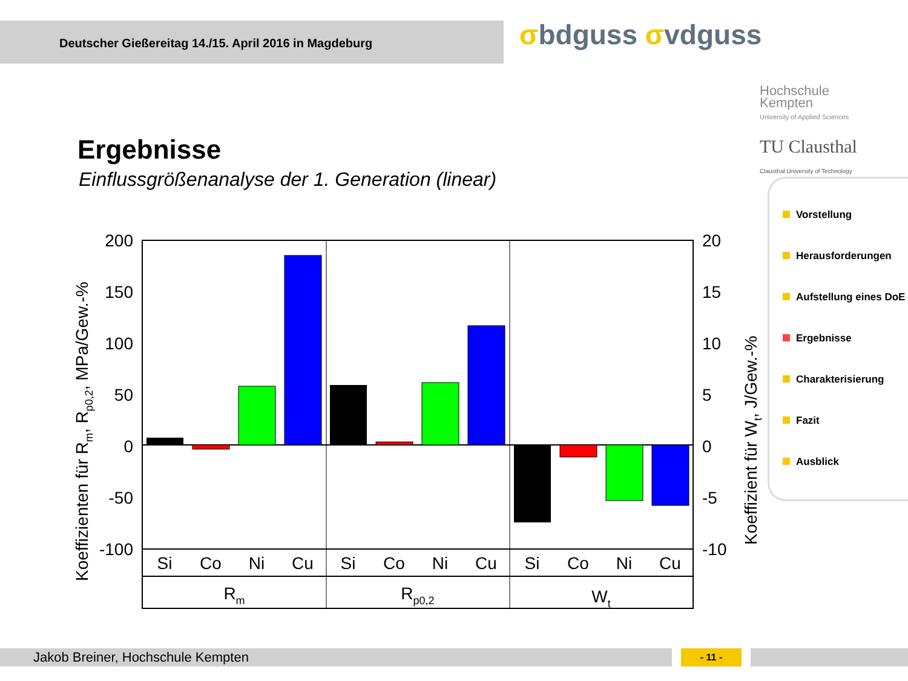Deutscher Gießereitag 14./15. April 2016 in Magdeburg σbdguss σvdguss
Hochschule
Kempten
University of Applied Sciences
TU Clausthal
Clausthal University of Technology
Ergebnisse
Einflussgrößenanalyse der 1. Generation (linear)
Koeffizienten für Rm, Rp0,2, MPa/Gew.-%
Koeffizient für Wt, J/Gew.-%
200
150
100
50
0
-50
-100
20
15
10
5
0
-5
-10
Si
Co
Ni
Cu
Si
Co
Ni
Cu
Si
Co
Ni
Cu
Rm
Rp0,2
Wt
Vorstellung
Herausforderungen
Aufstellung eines DoE
Ergebnisse
Charakterisierung
Fazit
Ausblick
Jakob Breiner, Hochschule Kempten - 11 -